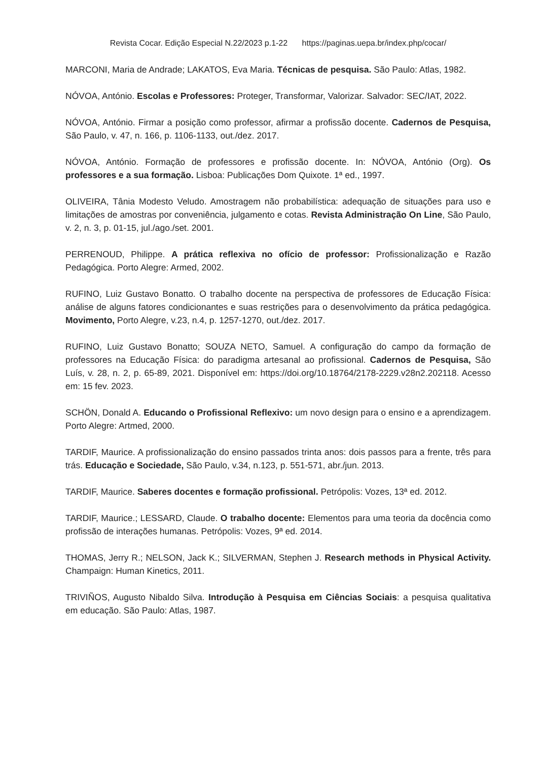Revista Cocar. Edição Especial N.22/2023 p.1-22 https://paginas.uepa.br/index.php/cocar/
MARCONI, Maria de Andrade; LAKATOS, Eva Maria. Técnicas de pesquisa. São Paulo: Atlas, 1982.
NÓVOA, António. Escolas e Professores: Proteger, Transformar, Valorizar. Salvador: SEC/IAT, 2022.
NÓVOA, António. Firmar a posição como professor, afirmar a profissão docente. Cadernos de Pesquisa, São Paulo, v. 47, n. 166, p. 1106-1133, out./dez. 2017.
NÓVOA, António. Formação de professores e profissão docente. In: NÓVOA, António (Org). Os professores e a sua formação. Lisboa: Publicações Dom Quixote. 1ª ed., 1997.
OLIVEIRA, Tânia Modesto Veludo. Amostragem não probabilística: adequação de situações para uso e limitações de amostras por conveniência, julgamento e cotas. Revista Administração On Line, São Paulo, v. 2, n. 3, p. 01-15, jul./ago./set. 2001.
PERRENOUD, Philippe. A prática reflexiva no ofício de professor: Profissionalização e Razão Pedagógica. Porto Alegre: Armed, 2002.
RUFINO, Luiz Gustavo Bonatto. O trabalho docente na perspectiva de professores de Educação Física: análise de alguns fatores condicionantes e suas restrições para o desenvolvimento da prática pedagógica. Movimento, Porto Alegre, v.23, n.4, p. 1257-1270, out./dez. 2017.
RUFINO, Luiz Gustavo Bonatto; SOUZA NETO, Samuel. A configuração do campo da formação de professores na Educação Física: do paradigma artesanal ao profissional. Cadernos de Pesquisa, São Luís, v. 28, n. 2, p. 65-89, 2021. Disponível em: https://doi.org/10.18764/2178-2229.v28n2.202118. Acesso em: 15 fev. 2023.
SCHÖN, Donald A. Educando o Profissional Reflexivo: um novo design para o ensino e a aprendizagem. Porto Alegre: Artmed, 2000.
TARDIF, Maurice. A profissionalização do ensino passados trinta anos: dois passos para a frente, três para trás. Educação e Sociedade, São Paulo, v.34, n.123, p. 551-571, abr./jun. 2013.
TARDIF, Maurice. Saberes docentes e formação profissional. Petrópolis: Vozes, 13ª ed. 2012.
TARDIF, Maurice.; LESSARD, Claude. O trabalho docente: Elementos para uma teoria da docência como profissão de interações humanas. Petrópolis: Vozes, 9ª ed. 2014.
THOMAS, Jerry R.; NELSON, Jack K.; SILVERMAN, Stephen J. Research methods in Physical Activity. Champaign: Human Kinetics, 2011.
TRIVIÑOS, Augusto Nibaldo Silva. Introdução à Pesquisa em Ciências Sociais: a pesquisa qualitativa em educação. São Paulo: Atlas, 1987.